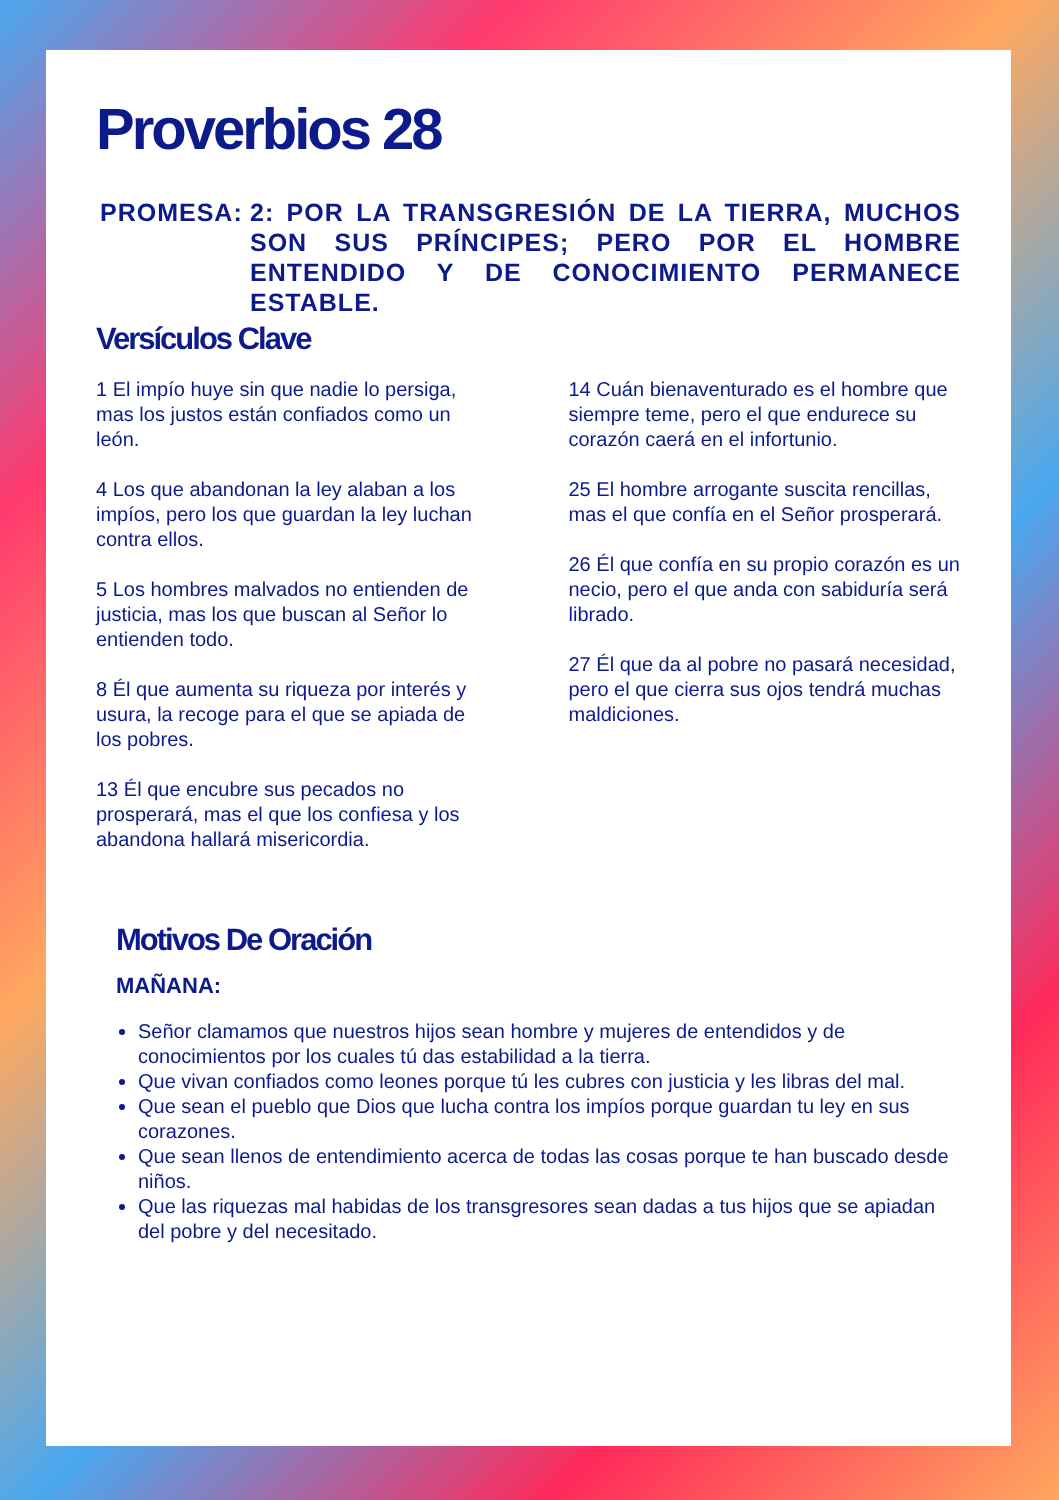Proverbios 28
PROMESA: 2: POR LA TRANSGRESIÓN DE LA TIERRA, MUCHOS SON SUS PRÍNCIPES; PERO POR EL HOMBRE ENTENDIDO Y DE CONOCIMIENTO PERMANECE ESTABLE.
Versículos Clave
1 El impío huye sin que nadie lo persiga, mas los justos están confiados como un león.
4 Los que abandonan la ley alaban a los impíos, pero los que guardan la ley luchan contra ellos.
5 Los hombres malvados no entienden de justicia, mas los que buscan al Señor lo entienden todo.
8 Él que aumenta su riqueza por interés y usura, la recoge para el que se apiada de los pobres.
13 Él que encubre sus pecados no prosperará, mas el que los confiesa y los abandona hallará misericordia.
14 Cuán bienaventurado es el hombre que siempre teme, pero el que endurece su corazón caerá en el infortunio.
25 El hombre arrogante suscita rencillas, mas el que confía en el Señor prosperará.
26 Él que confía en su propio corazón es un necio, pero el que anda con sabiduría será librado.
27 Él que da al pobre no pasará necesidad, pero el que cierra sus ojos tendrá muchas maldiciones.
Motivos De Oración
MAÑANA:
Señor clamamos que nuestros hijos sean hombre y mujeres de entendidos y de conocimientos por los cuales tú das estabilidad a la tierra.
Que vivan confiados como leones porque tú les cubres con justicia y les libras del mal.
Que sean el pueblo que Dios que lucha contra los impíos porque guardan tu ley en sus corazones.
Que sean llenos de entendimiento acerca de todas las cosas porque te han buscado desde niños.
Que las riquezas mal habidas de los transgresores sean dadas a tus hijos que se apiadan del pobre y del necesitado.